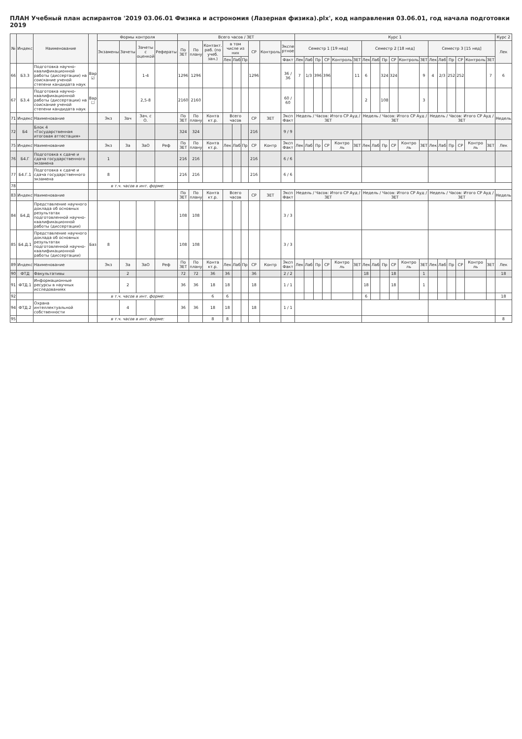ПЛАН Учебный план аспирантов '2019 03.06.01 Физика и астрономия (Лазерная физика).plx', код направления 03.06.01, год начала подготовки 2019
| № | Индекс | Наименование | | Формы контроля | | | | Всего часов / ЗЕТ | | | | | | | | | Курс 1 | | | | | | | | | | | | | | | | | | Курс 2 |
| --- | --- | --- | --- | --- | --- | --- | --- | --- | --- | --- | --- | --- | --- | --- | --- | --- | --- | --- | --- | --- | --- | --- | --- | --- | --- | --- | --- | --- | --- | --- | --- | --- | --- | --- | --- |
| | | | | Экзамены | Зачеты | Зачеты с оценкой | Рефераты | По ЗЕТ | По плану | Контакт. раб. (по учеб. зан.) | в том числе из них | | | СР | Контроль | Экспе ртное | Семестр 1 [19 нед] | | | | | | Семестр 2 [18 нед] | | | | | | Семестр 3 [15 нед] | | | | | | Лек |
| | | | | | | | | | | | Лек | Лаб | Пр | | | Факт | Лек | Лаб | Пр | СР | Контроль | ЗЕТ | Лек | Лаб | Пр | СР | Контроль | ЗЕТ | Лек | Лаб | Пр | СР | Контроль | ЗЕТ | |
| 66 | Б3.3 | Подготовка научно-квалификационной работы (диссертации) на соискание ученой степени кандидата наук | Вар ☑ | | | 1-4 | | 1296 | 1296 | | | | | 1296 | | 36 / 36 | 7 | 1/3 | 396 | 396 | | 11 | 6 | | 324 | 324 | | 9 | 4 | 2/3 | 252 | 252 | | 7 | 6 |
| 67 | Б3.4 | Подготовка научно-квалификационной работы (диссертации) на соискание ученой степени кандидата наук | Вар ☐ | | | 2,5-8 | | 2160 | 2160 | | | | | | | 60 / 60 | | | | | | | 2 | | 108 | | | 3 | | | | | | | |
| 71 | Индекс | Наименование | | Экз | Зач | Зач. с О. | | По ЗЕТ | По плану | Конта кт.р. | Всего часов | | | СР | ЗЕТ | Эксп Факт | Недель / Часов: Итого СР Ауд / ЗЕТ | | | | | | Недель / Часов: Итого СР Ауд / ЗЕТ | | | | | | Недель / Часов: Итого СР Ауд / ЗЕТ | | | | | | Недель |
| 72 | Б4 | Блок 4 «Государственная итоговая аттестация» | | | | | | 324 | 324 | | | | | 216 | | 9 / 9 | | | | | | | | | | | | | | | | | | | |
| 75 | Индекс | Наименование | | Экз | За | ЗаО | Реф | По ЗЕТ | По плану | Конта кт.р. | Лек | Лаб | Пр | СР | Контр | Эксп Факт | Лек | Лаб | Пр | СР | Контро ль | ЗЕТ | Лек | Лаб | Пр | СР | Контро ль | ЗЕТ | Лек | Лаб | Пр | СР | Контро ль | ЗЕТ | Лек |
| 76 | Б4.Г | Подготовка к сдаче и сдача государственного экзамена | | 1 | | | | 216 | 216 | | | | | 216 | | 6 / 6 | | | | | | | | | | | | | | | | | | | |
| 77 | Б4.Г.1 | Подготовка к сдаче и сдача государственного экзамена | | 8 | | | | 216 | 216 | | | | | 216 | | 6 / 6 | | | | | | | | | | | | | | | | | | | |
| 78 | | | | в т.ч. часов в инт. форме: | | | | | | | | | | | | | | | | | | | | | | | | | | | | | | | |
| 83 | Индекс | Наименование | | | | | | По ЗЕТ | По плану | Конта кт.р. | Всего часов | | | СР | ЗЕТ | Эксп Факт | Недель / Часов: Итого СР Ауд / ЗЕТ | | | | | | Недель / Часов: Итого СР Ауд / ЗЕТ | | | | | | Недель / Часов: Итого СР Ауд / ЗЕТ | | | | | | Недель |
| 84 | Б4.Д | Представление научного доклада об основных результатах подготовленной научно-квалификационной работы (диссертации) | | | | | | 108 | 108 | | | | | | | 3 / 3 | | | | | | | | | | | | | | | | | | | |
| 85 | Б4.Д.1 | Представление научного доклада об основных результатах подготовленной научно-квалификационной работы (диссертации) | Баз | 8 | | | | 108 | 108 | | | | | | | 3 / 3 | | | | | | | | | | | | | | | | | | | |
| 89 | Индекс | Наименование | | Экз | За | ЗаО | Реф | По ЗЕТ | По плану | Конта кт.р. | Лек | Лаб | Пр | СР | Контр | Эксп Факт | Лек | Лаб | Пр | СР | Контро ль | ЗЕТ | Лек | Лаб | Пр | СР | Контро ль | ЗЕТ | Лек | Лаб | Пр | СР | Контро ль | ЗЕТ | Лек |
| 90 | ФТД | Факультативы | | | 2 | | | 72 | 72 | 36 | 36 | | | 36 | | 2 / 2 | | | | | | | 18 | | | 18 | | 1 | | | | | | | 18 |
| 91 | ФТД.1 | Информационные ресурсы в научных исследованиях | | | 2 | | | 36 | 36 | 18 | 18 | | | 18 | | 1 / 1 | | | | | | | 18 | | | 18 | | 1 | | | | | | | |
| 92 | | | | в т.ч. часов в инт. форме: | | | | | | 6 | 6 | | | | | | | | | | | | 6 | | | | | | | | | | | | 18 |
| 94 | ФТД.2 | Охрана интеллектуальной собственности | | | 4 | | | 36 | 36 | 18 | 18 | | | 18 | | 1 / 1 | | | | | | | | | | | | | | | | | | | |
| 95 | | | | в т.ч. часов в инт. форме: | | | | | | 8 | 8 | | | | | | | | | | | | | | | | | | | | | | | | 8 |